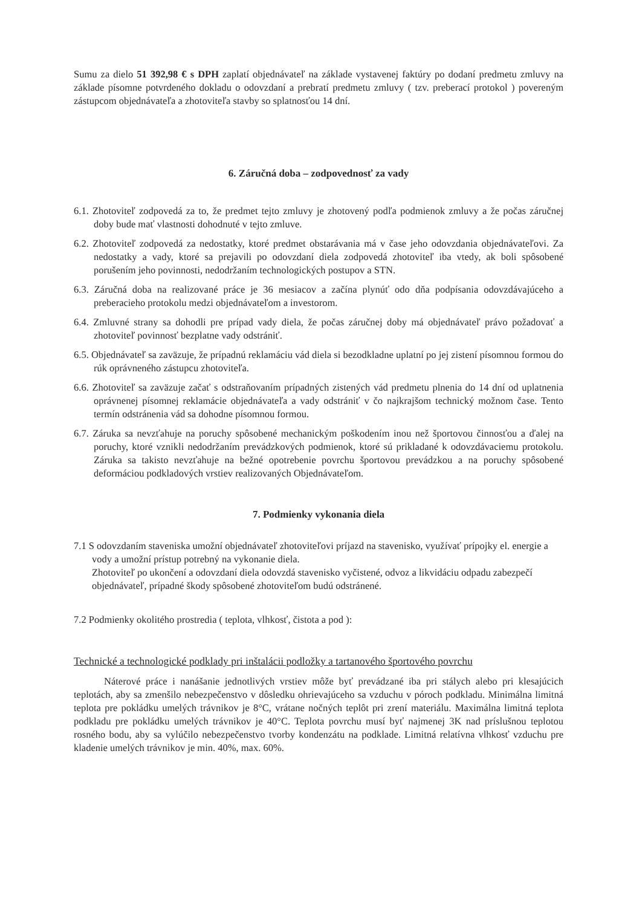Sumu za dielo 51 392,98 € s DPH zaplatí objednávateľ na základe vystavenej faktúry po dodaní predmetu zmluvy na základe písomne potvrdeného dokladu o odovzdaní a prebratí predmetu zmluvy ( tzv. preberací protokol ) povereným zástupcom objednávateľa a zhotoviteľa stavby so splatnosťou 14 dní.
6. Záručná doba – zodpovednosť za vady
6.1. Zhotoviteľ zodpovedá za to, že predmet tejto zmluvy je zhotovený podľa podmienok zmluvy a že počas záručnej doby bude mať vlastnosti dohodnuté v tejto zmluve.
6.2. Zhotoviteľ zodpovedá za nedostatky, ktoré predmet obstarávania má v čase jeho odovzdania objednávateľovi. Za nedostatky a vady, ktoré sa prejavili po odovzdaní diela zodpovedá zhotoviteľ iba vtedy, ak boli spôsobené porušením jeho povinnosti, nedodržaním technologických postupov a STN.
6.3. Záručná doba na realizované práce je 36 mesiacov a začína plynúť odo dňa podpísania odovzdávajúceho a preberacieho protokolu medzi objednávateľom a investorom.
6.4. Zmluvné strany sa dohodli pre prípad vady diela, že počas záručnej doby má objednávateľ právo požadovať a zhotoviteľ povinnosť bezplatne vady odstrániť.
6.5. Objednávateľ sa zaväzuje, že prípadnú reklamáciu vád diela si bezodkladne uplatní po jej zistení písomnou formou do rúk oprávneného zástupcu zhotoviteľa.
6.6. Zhotoviteľ sa zaväzuje začať s odstraňovaním prípadných zistených vád predmetu plnenia do 14 dní od uplatnenia oprávnenej písomnej reklamácie objednávateľa a vady odstrániť v čo najkrajšom technický možnom čase. Tento termín odstránenia vád sa dohodne písomnou formou.
6.7. Záruka sa nevzťahuje na poruchy spôsobené mechanickým poškodením inou než športovou činnosťou a ďalej na poruchy, ktoré vznikli nedodržaním prevádzkových podmienok, ktoré sú prikladané k odovzdávaciemu protokolu. Záruka sa takisto nevzťahuje na bežné opotrebenie povrchu športovou prevádzkou a na poruchy spôsobené deformáciou podkladových vrstiev realizovaných Objednávateľom.
7. Podmienky vykonania diela
7.1 S odovzdaním staveniska umožní objednávateľ zhotoviteľovi príjazd na stavenisko, využívať prípojky el. energie a vody a umožní prístup potrebný na vykonanie diela.
Zhotoviteľ po ukončení a odovzdaní diela odovzdá stavenisko vyčistené, odvoz a likvidáciu odpadu zabezpečí objednávateľ, prípadné škody spôsobené zhotoviteľom budú odstránené.
7.2 Podmienky okolitého prostredia ( teplota, vlhkosť, čistota a pod ):
Technické a technologické podklady pri inštalácii podložky a tartanového športového povrchu
Náterové práce i nanášanie jednotlivých vrstiev môže byť prevádzané iba pri stálych alebo pri klesajúcich teplotách, aby sa zmenšilo nebezpečenstvo v dôsledku ohrievajúceho sa vzduchu v póroch podkladu. Minimálna limitná teplota pre pokládku umelých trávnikov je 8°C, vrátane nočných teplôt pri zrení materiálu. Maximálna limitná teplota podkladu pre pokládku umelých trávnikov je 40°C. Teplota povrchu musí byť najmenej 3K nad príslušnou teplotou rosného bodu, aby sa vylúčilo nebezpečenstvo tvorby kondenzátu na podklade. Limitná relatívna vlhkosť vzduchu pre kladenie umelých trávnikov je min. 40%, max. 60%.